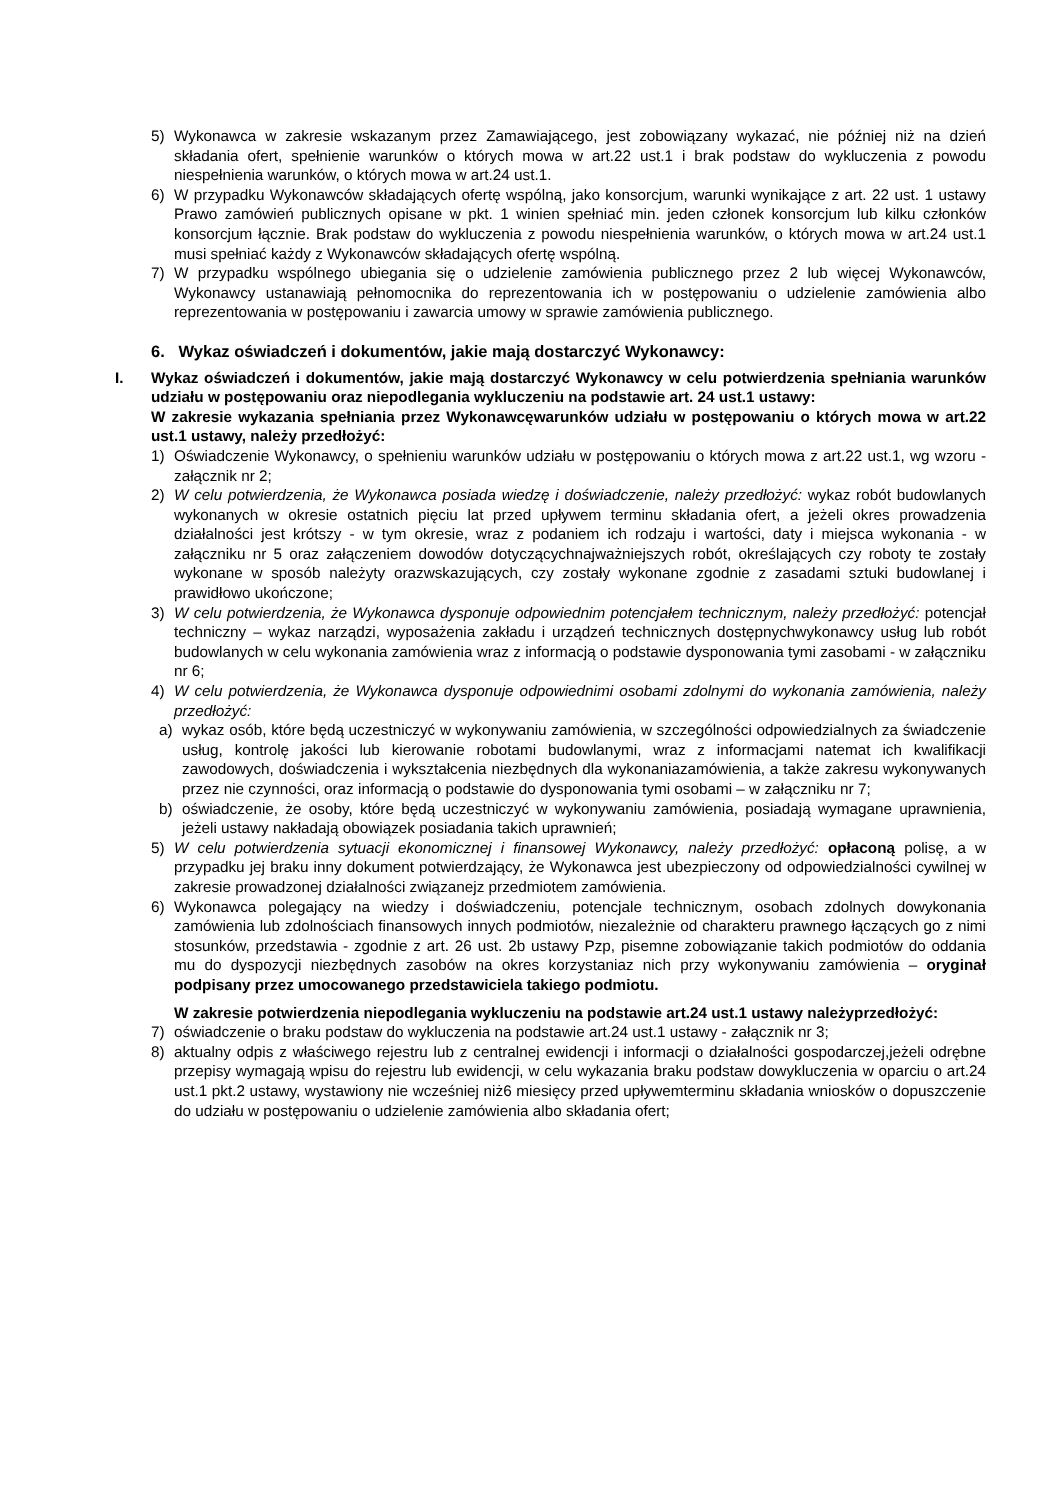5) Wykonawca w zakresie wskazanym przez Zamawiającego, jest zobowiązany wykazać, nie później niż na dzień składania ofert, spełnienie warunków o których mowa w art.22 ust.1 i brak podstaw do wykluczenia z powodu niespełnienia warunków, o których mowa w art.24 ust.1.
6) W przypadku Wykonawców składających ofertę wspólną, jako konsorcjum, warunki wynikające z art. 22 ust. 1 ustawy Prawo zamówień publicznych opisane w pkt. 1 winien spełniać min. jeden członek konsorcjum lub kilku członków konsorcjum łącznie. Brak podstaw do wykluczenia z powodu niespełnienia warunków, o których mowa w art.24 ust.1 musi spełniać każdy z Wykonawców składających ofertę wspólną.
7) W przypadku wspólnego ubiegania się o udzielenie zamówienia publicznego przez 2 lub więcej Wykonawców, Wykonawcy ustanawiają pełnomocnika do reprezentowania ich w postępowaniu o udzielenie zamówienia albo reprezentowania w postępowaniu i zawarcia umowy w sprawie zamówienia publicznego.
6. Wykaz oświadczeń i dokumentów, jakie mają dostarczyć Wykonawcy:
I. Wykaz oświadczeń i dokumentów, jakie mają dostarczyć Wykonawcy w celu potwierdzenia spełniania warunków udziału w postępowaniu oraz niepodlegania wykluczeniu na podstawie art. 24 ust.1 ustawy:
W zakresie wykazania spełniania przez Wykonawcęwarunków udziału w postępowaniu o których mowa w art.22 ust.1 ustawy, należy przedłożyć:
1) Oświadczenie Wykonawcy, o spełnieniu warunków udziału w postępowaniu o których mowa z art.22 ust.1, wg wzoru - załącznik nr 2;
2) W celu potwierdzenia, że Wykonawca posiada wiedzę i doświadczenie, należy przedłożyć: wykaz robót budowlanych wykonanych w okresie ostatnich pięciu lat przed upływem terminu składania ofert, a jeżeli okres prowadzenia działalności jest krótszy - w tym okresie, wraz z podaniem ich rodzaju i wartości, daty i miejsca wykonania - w załączniku nr 5 oraz załączeniem dowodów dotyczącychnajważniejszych robót, określających czy roboty te zostały wykonane w sposób należyty orazwskazujących, czy zostały wykonane zgodnie z zasadami sztuki budowlanej i prawidłowo ukończone;
3) W celu potwierdzenia, że Wykonawca dysponuje odpowiednim potencjałem technicznym, należy przedłożyć: potencjał techniczny – wykaz narządzi, wyposażenia zakładu i urządzeń technicznych dostępnychwykonawcy usług lub robót budowlanych w celu wykonania zamówienia wraz z informacją o podstawie dysponowania tymi zasobami - w załączniku nr 6;
4) W celu potwierdzenia, że Wykonawca dysponuje odpowiednimi osobami zdolnymi do wykonania zamówienia, należy przedłożyć:
a) wykaz osób, które będą uczestniczyć w wykonywaniu zamówienia, w szczególności odpowiedzialnych za świadczenie usług, kontrolę jakości lub kierowanie robotami budowlanymi, wraz z informacjami natemat ich kwalifikacji zawodowych, doświadczenia i wykształcenia niezbędnych dla wykonaniazamówienia, a także zakresu wykonywanych przez nie czynności, oraz informacją o podstawie do dysponowania tymi osobami – w załączniku nr 7;
b) oświadczenie, że osoby, które będą uczestniczyć w wykonywaniu zamówienia, posiadają wymagane uprawnienia, jeżeli ustawy nakładają obowiązek posiadania takich uprawnień;
5) W celu potwierdzenia sytuacji ekonomicznej i finansowej Wykonawcy, należy przedłożyć: opłaconą polisę, a w przypadku jej braku inny dokument potwierdzający, że Wykonawca jest ubezpieczony od odpowiedzialności cywilnej w zakresie prowadzonej działalności związanejz przedmiotem zamówienia.
6) Wykonawca polegający na wiedzy i doświadczeniu, potencjale technicznym, osobach zdolnych dowykonania zamówienia lub zdolnościach finansowych innych podmiotów, niezależnie od charakteru prawnego łączących go z nimi stosunków, przedstawia - zgodnie z art. 26 ust. 2b ustawy Pzp, pisemne zobowiązanie takich podmiotów do oddania mu do dyspozycji niezbędnych zasobów na okres korzystaniaz nich przy wykonywaniu zamówienia – oryginał podpisany przez umocowanego przedstawiciela takiego podmiotu.
W zakresie potwierdzenia niepodlegania wykluczeniu na podstawie art.24 ust.1 ustawy należyprzedłożyć:
7) oświadczenie o braku podstaw do wykluczenia na podstawie art.24 ust.1 ustawy - załącznik nr 3;
8) aktualny odpis z właściwego rejestru lub z centralnej ewidencji i informacji o działalności gospodarczej,jeżeli odrębne przepisy wymagają wpisu do rejestru lub ewidencji, w celu wykazania braku podstaw dowykluczenia w oparciu o art.24 ust.1 pkt.2 ustawy, wystawiony nie wcześniej niż6 miesięcy przed upływemterminu składania wniosków o dopuszczenie do udziału w postępowaniu o udzielenie zamówienia albo składania ofert;